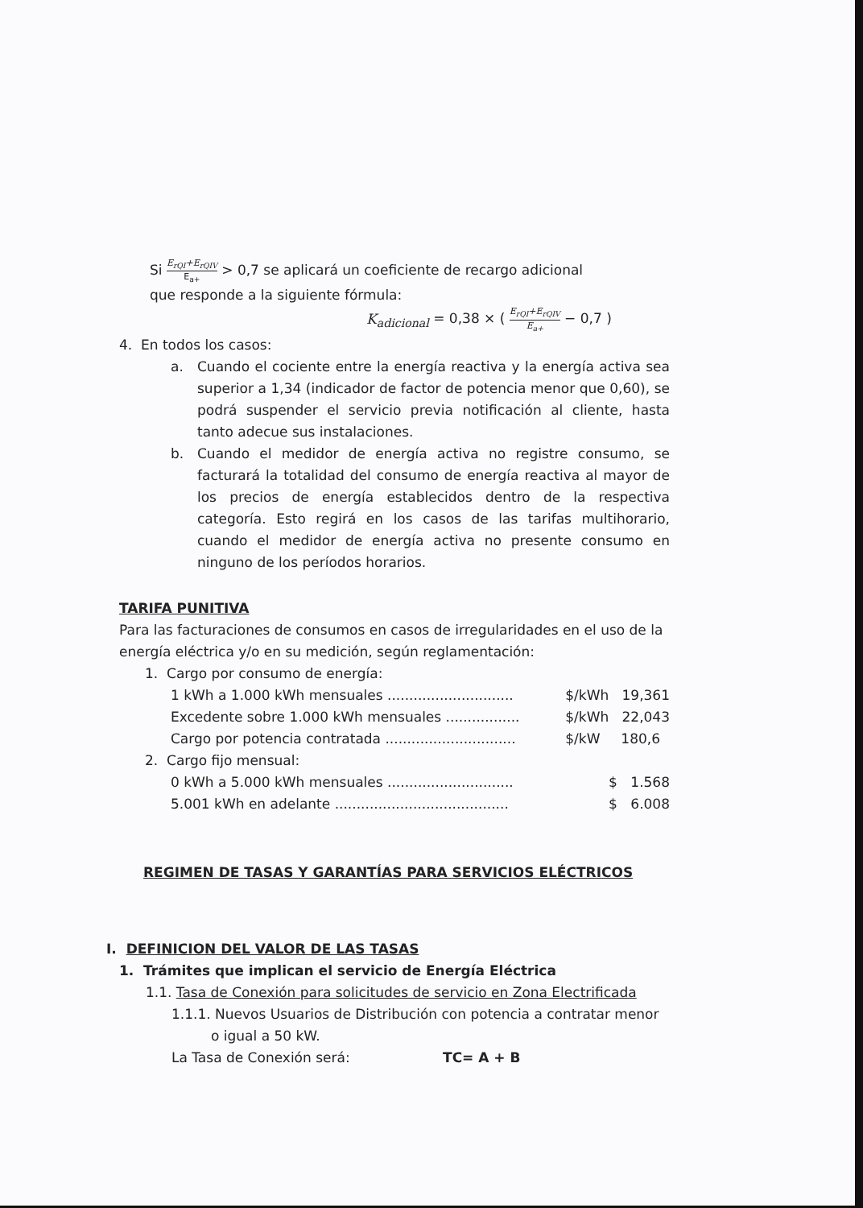Si E<sub>rQI</sub>+E<sub>rQIV</sub> E<sub>a+</sub> > 0,7 se aplicará un coeficiente de recargo adicional
que responde a la siguiente fórmula:
K<sub>adicional</sub> = 0,38 × ( E<sub>rQI</sub>+E<sub>rQIV</sub> E<sub>a+</sub> − 0,7 )
4. En todos los casos:
a. Cuando el cociente entre la energía reactiva y la energía activa sea superior a 1,34 (indicador de factor de potencia menor que 0,60), se podrá suspender el servicio previa notificación al cliente, hasta tanto adecue sus instalaciones.
b. Cuando el medidor de energía activa no registre consumo, se facturará la totalidad del consumo de energía reactiva al mayor de los precios de energía establecidos dentro de la respectiva categoría. Esto regirá en los casos de las tarifas multihorario, cuando el medidor de energía activa no presente consumo en ninguno de los períodos horarios.
TARIFA PUNITIVA
Para las facturaciones de consumos en casos de irregularidades en el uso de la energía eléctrica y/o en su medición, según reglamentación:
1. Cargo por consumo de energía:
| 1 kWh a 1.000 kWh mensuales ............................. | $/kWh | 19,361 |
| Excedente sobre 1.000 kWh mensuales ................. | $/kWh | 22,043 |
| Cargo por potencia contratada .............................. | $/kW | 180,6 |
2. Cargo fijo mensual:
| 0 kWh a 5.000 kWh mensuales ............................. | $ | 1.568 |
| 5.001 kWh en adelante ........................................ | $ | 6.008 |
REGIMEN DE TASAS Y GARANTÍAS PARA SERVICIOS ELÉCTRICOS
I. DEFINICION DEL VALOR DE LAS TASAS
1. Trámites que implican el servicio de Energía Eléctrica
1.1. Tasa de Conexión para solicitudes de servicio en Zona Electrificada
1.1.1. Nuevos Usuarios de Distribución con potencia a contratar menor
o igual a 50 kW.
La Tasa de Conexión será: TC= A + B